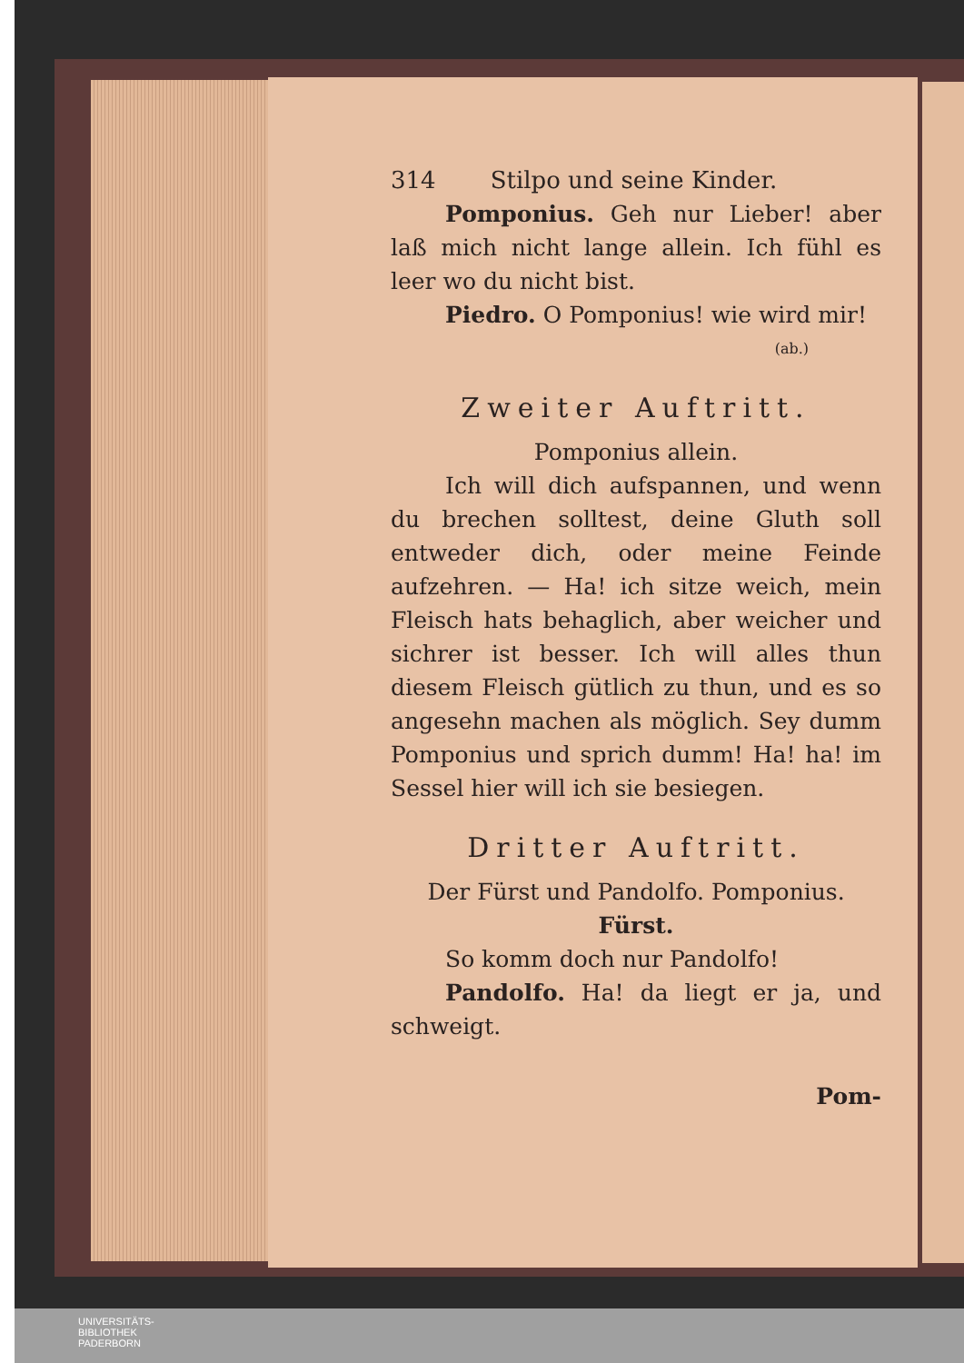314 Stilpo und seine Kinder.
Pomponius. Geh nur Lieber! aber laß mich nicht lange allein. Ich fühl es leer wo du nicht bist.
Piedro. O Pomponius! wie wird mir!
(ab.)
Zweiter Auftritt.
Pomponius allein.
Ich will dich aufspannen, und wenn du brechen solltest, deine Gluth soll entweder dich, oder meine Feinde aufzehren. — Ha! ich sitze weich, mein Fleisch hats behaglich, aber weicher und sichrer ist besser. Ich will alles thun diesem Fleisch gütlich zu thun, und es so angesehn machen als möglich. Sey dumm Pomponius und sprich dumm! Ha! ha! im Sessel hier will ich sie besiegen.
Dritter Auftritt.
Der Fürst und Pandolfo. Pomponius.
Fürst.
So komm doch nur Pandolfo!
Pandolfo. Ha! da liegt er ja, und schweigt.
Pom-
UNIVERSITÄTS-
BIBLIOTHEK
PADERBORN